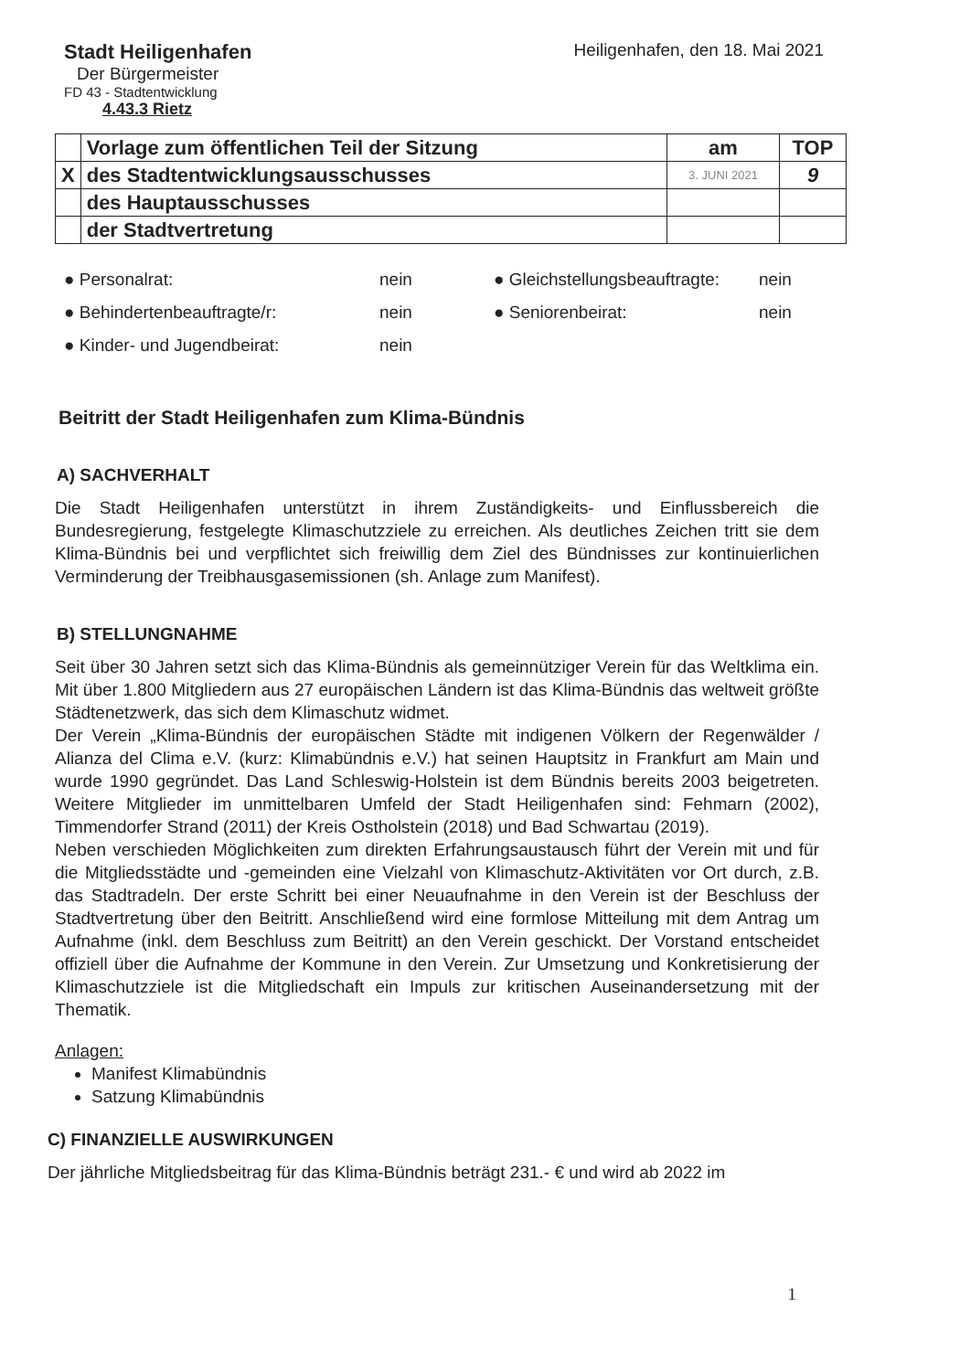Stadt Heiligenhafen
Der Bürgermeister
FD 43 - Stadtentwicklung
4.43.3 Rietz
Heiligenhafen, den 18. Mai 2021
| | Vorlage zum öffentlichen Teil der Sitzung | am | TOP |
| X | des Stadtentwicklungsausschusses | 3. JUNI 2021 | 9 |
| | des Hauptausschusses | | |
| | der Stadtvertretung | | |
● Personalrat:
nein
● Gleichstellungsbeauftragte:
nein
● Behindertenbeauftragte/r:
nein
● Seniorenbeirat:
nein
● Kinder- und Jugendbeirat:
nein
Beitritt der Stadt Heiligenhafen zum Klima-Bündnis
A) SACHVERHALT
Die Stadt Heiligenhafen unterstützt in ihrem Zuständigkeits- und Einflussbereich die Bundesregierung, festgelegte Klimaschutzziele zu erreichen. Als deutliches Zeichen tritt sie dem Klima-Bündnis bei und verpflichtet sich freiwillig dem Ziel des Bündnisses zur kontinuierlichen Verminderung der Treibhausgasemissionen (sh. Anlage zum Manifest).
B) STELLUNGNAHME
Seit über 30 Jahren setzt sich das Klima-Bündnis als gemeinnütziger Verein für das Weltklima ein. Mit über 1.800 Mitgliedern aus 27 europäischen Ländern ist das Klima-Bündnis das weltweit größte Städtenetzwerk, das sich dem Klimaschutz widmet.
Der Verein „Klima-Bündnis der europäischen Städte mit indigenen Völkern der Regenwälder / Alianza del Clima e.V. (kurz: Klimabündnis e.V.) hat seinen Hauptsitz in Frankfurt am Main und wurde 1990 gegründet. Das Land Schleswig-Holstein ist dem Bündnis bereits 2003 beigetreten. Weitere Mitglieder im unmittelbaren Umfeld der Stadt Heiligenhafen sind: Fehmarn (2002), Timmendorfer Strand (2011) der Kreis Ostholstein (2018) und Bad Schwartau (2019).
Neben verschieden Möglichkeiten zum direkten Erfahrungsaustausch führt der Verein mit und für die Mitgliedsstädte und -gemeinden eine Vielzahl von Klimaschutz-Aktivitäten vor Ort durch, z.B. das Stadtradeln. Der erste Schritt bei einer Neuaufnahme in den Verein ist der Beschluss der Stadtvertretung über den Beitritt. Anschließend wird eine formlose Mitteilung mit dem Antrag um Aufnahme (inkl. dem Beschluss zum Beitritt) an den Verein geschickt. Der Vorstand entscheidet offiziell über die Aufnahme der Kommune in den Verein. Zur Umsetzung und Konkretisierung der Klimaschutzziele ist die Mitgliedschaft ein Impuls zur kritischen Auseinandersetzung mit der Thematik.
Anlagen:
Manifest Klimabündnis
Satzung Klimabündnis
C) FINANZIELLE AUSWIRKUNGEN
Der jährliche Mitgliedsbeitrag für das Klima-Bündnis beträgt 231.- € und wird ab 2022 im
1